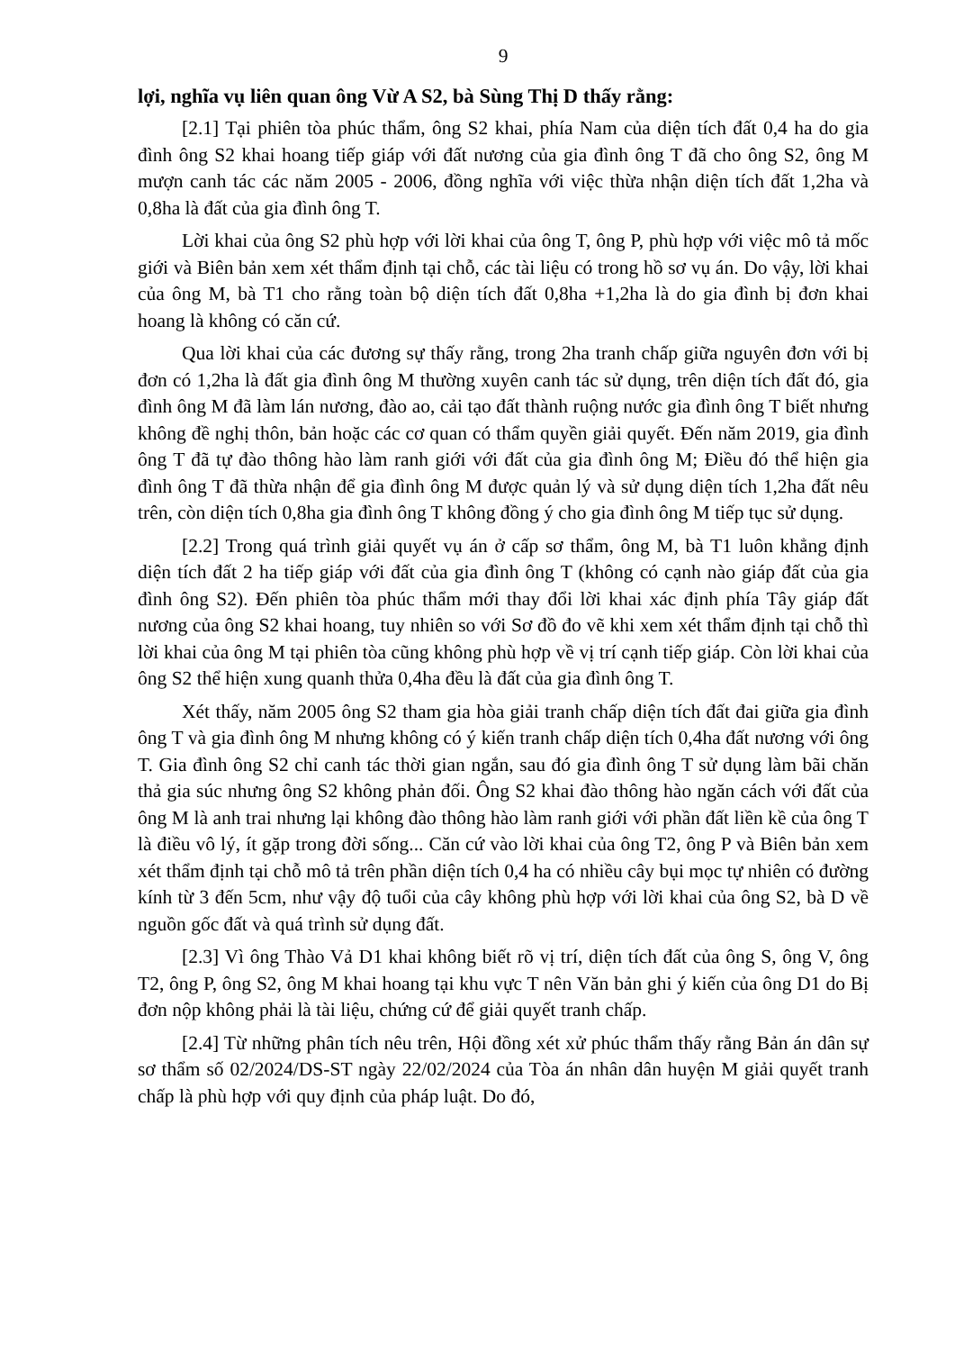9
lợi, nghĩa vụ liên quan ông Vừ A S2, bà Sùng Thị D thấy rằng:
[2.1] Tại phiên tòa phúc thẩm, ông S2 khai, phía Nam của diện tích đất 0,4 ha do gia đình ông S2 khai hoang tiếp giáp với đất nương của gia đình ông T đã cho ông S2, ông M mượn canh tác các năm 2005 - 2006, đồng nghĩa với việc thừa nhận diện tích đất 1,2ha và 0,8ha là đất của gia đình ông T.
Lời khai của ông S2 phù hợp với lời khai của ông T, ông P, phù hợp với việc mô tả mốc giới và Biên bản xem xét thẩm định tại chỗ, các tài liệu có trong hồ sơ vụ án. Do vậy, lời khai của ông M, bà T1 cho rằng toàn bộ diện tích đất 0,8ha +1,2ha là do gia đình bị đơn khai hoang là không có căn cứ.
Qua lời khai của các đương sự thấy rằng, trong 2ha tranh chấp giữa nguyên đơn với bị đơn có 1,2ha là đất gia đình ông M thường xuyên canh tác sử dụng, trên diện tích đất đó, gia đình ông M đã làm lán nương, đào ao, cải tạo đất thành ruộng nước gia đình ông T biết nhưng không đề nghị thôn, bản hoặc các cơ quan có thẩm quyền giải quyết. Đến năm 2019, gia đình ông T đã tự đào thông hào làm ranh giới với đất của gia đình ông M; Điều đó thể hiện gia đình ông T đã thừa nhận để gia đình ông M được quản lý và sử dụng diện tích 1,2ha đất nêu trên, còn diện tích 0,8ha gia đình ông T không đồng ý cho gia đình ông M tiếp tục sử dụng.
[2.2] Trong quá trình giải quyết vụ án ở cấp sơ thẩm, ông M, bà T1 luôn khẳng định diện tích đất 2 ha tiếp giáp với đất của gia đình ông T (không có cạnh nào giáp đất của gia đình ông S2). Đến phiên tòa phúc thẩm mới thay đổi lời khai xác định phía Tây giáp đất nương của ông S2 khai hoang, tuy nhiên so với Sơ đồ đo vẽ khi xem xét thẩm định tại chỗ thì lời khai của ông M tại phiên tòa cũng không phù hợp về vị trí cạnh tiếp giáp. Còn lời khai của ông S2 thể hiện xung quanh thửa 0,4ha đều là đất của gia đình ông T.
Xét thấy, năm 2005 ông S2 tham gia hòa giải tranh chấp diện tích đất đai giữa gia đình ông T và gia đình ông M nhưng không có ý kiến tranh chấp diện tích 0,4ha đất nương với ông T. Gia đình ông S2 chỉ canh tác thời gian ngắn, sau đó gia đình ông T sử dụng làm bãi chăn thả gia súc nhưng ông S2 không phản đối. Ông S2 khai đào thông hào ngăn cách với đất của ông M là anh trai nhưng lại không đào thông hào làm ranh giới với phần đất liền kề của ông T là điều vô lý, ít gặp trong đời sống... Căn cứ vào lời khai của ông T2, ông P và Biên bản xem xét thẩm định tại chỗ mô tả trên phần diện tích 0,4 ha có nhiều cây bụi mọc tự nhiên có đường kính từ 3 đến 5cm, như vậy độ tuổi của cây không phù hợp với lời khai của ông S2, bà D về nguồn gốc đất và quá trình sử dụng đất.
[2.3] Vì ông Thào Vả D1 khai không biết rõ vị trí, diện tích đất của ông S, ông V, ông T2, ông P, ông S2, ông M khai hoang tại khu vực T nên Văn bản ghi ý kiến của ông D1 do Bị đơn nộp không phải là tài liệu, chứng cứ để giải quyết tranh chấp.
[2.4] Từ những phân tích nêu trên, Hội đồng xét xử phúc thẩm thấy rằng Bản án dân sự sơ thẩm số 02/2024/DS-ST ngày 22/02/2024 của Tòa án nhân dân huyện M giải quyết tranh chấp là phù hợp với quy định của pháp luật. Do đó,